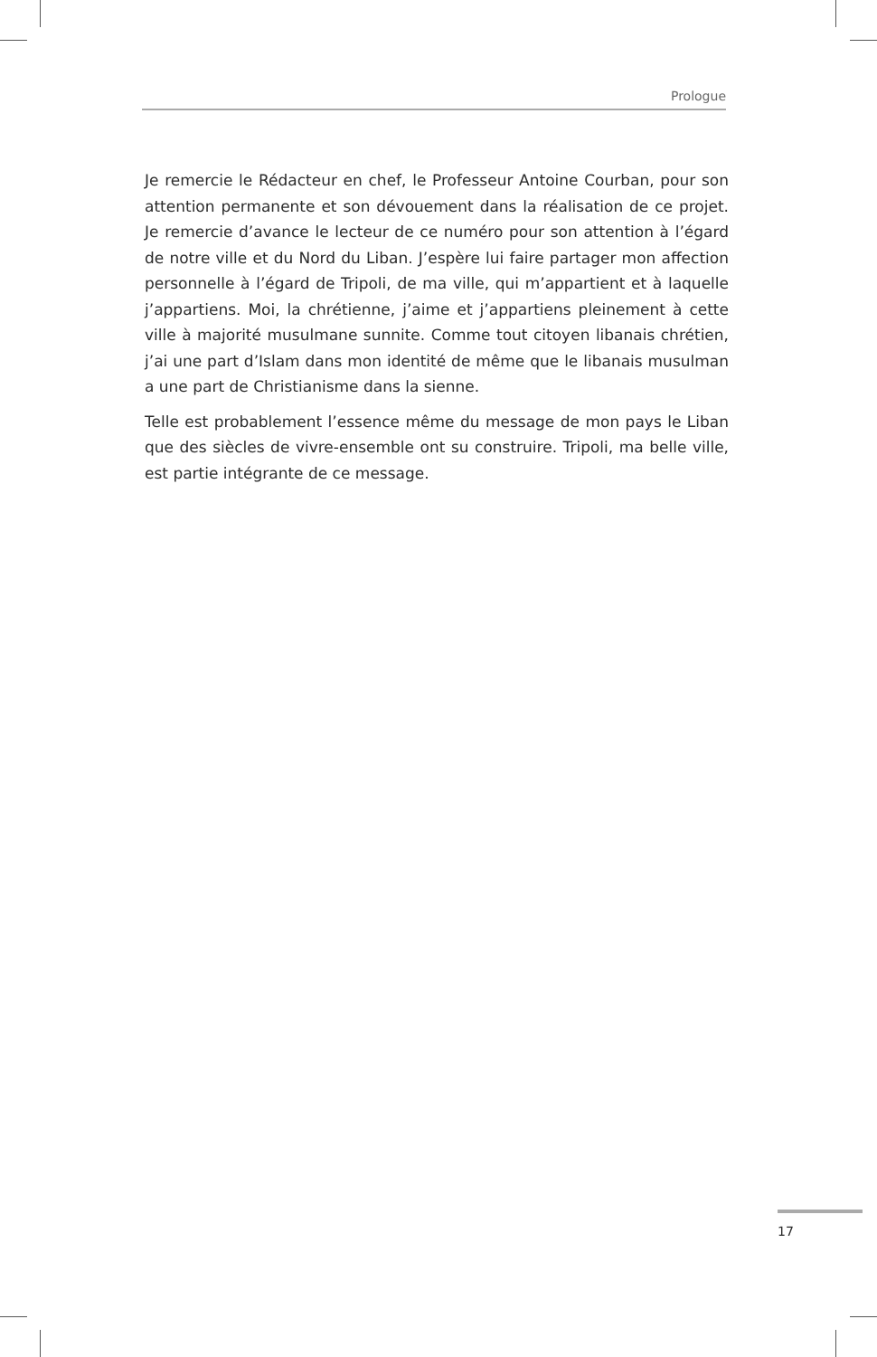Prologue
Je remercie le Rédacteur en chef, le Professeur Antoine Courban, pour son attention permanente et son dévouement dans la réalisation de ce projet. Je remercie d’avance le lecteur de ce numéro pour son attention à l’égard de notre ville et du Nord du Liban. J’espère lui faire partager mon affection personnelle à l’égard de Tripoli, de ma ville, qui m’appartient et à laquelle j’appartiens. Moi, la chrétienne, j’aime et j’appartiens pleinement à cette ville à majorité musulmane sunnite. Comme tout citoyen libanais chrétien, j’ai une part d’Islam dans mon identité de même que le libanais musulman a une part de Christianisme dans la sienne.
Telle est probablement l’essence même du message de mon pays le Liban que des siècles de vivre-ensemble ont su construire. Tripoli, ma belle ville, est partie intégrante de ce message.
17